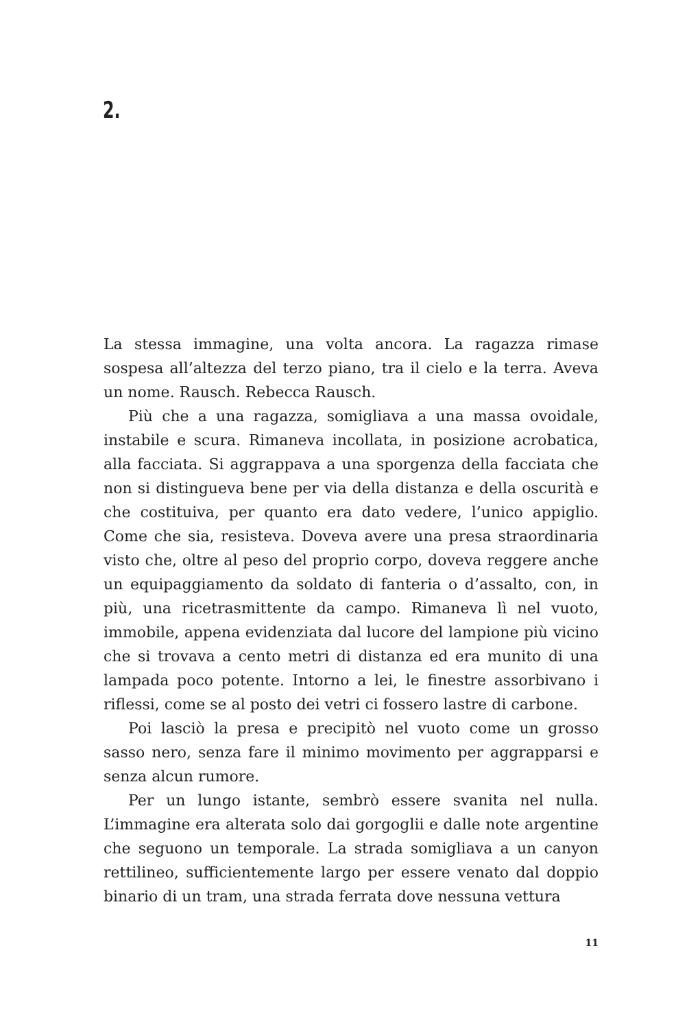2.
La stessa immagine, una volta ancora. La ragazza rimase sospesa all’altezza del terzo piano, tra il cielo e la terra. Aveva un nome. Rausch. Rebecca Rausch.
Più che a una ragazza, somigliava a una massa ovoidale, instabile e scura. Rimaneva incollata, in posizione acrobatica, alla facciata. Si aggrappava a una sporgenza della facciata che non si distingueva bene per via della distanza e della oscurità e che costituiva, per quanto era dato vedere, l’unico appiglio. Come che sia, resisteva. Doveva avere una presa straordinaria visto che, oltre al peso del proprio corpo, doveva reggere anche un equipaggiamento da soldato di fanteria o d’assalto, con, in più, una ricetrasmittente da campo. Rimaneva lì nel vuoto, immobile, appena evidenziata dal lucore del lampione più vicino che si trovava a cento metri di distanza ed era munito di una lampada poco potente. Intorno a lei, le finestre assorbivano i riflessi, come se al posto dei vetri ci fossero lastre di carbone.
Poi lasciò la presa e precipitò nel vuoto come un grosso sasso nero, senza fare il minimo movimento per aggrapparsi e senza alcun rumore.
Per un lungo istante, sembrò essere svanita nel nulla. L’immagine era alterata solo dai gorgoglii e dalle note argentine che seguono un temporale. La strada somigliava a un canyon rettilineo, sufficientemente largo per essere venato dal doppio binario di un tram, una strada ferrata dove nessuna vettura
11